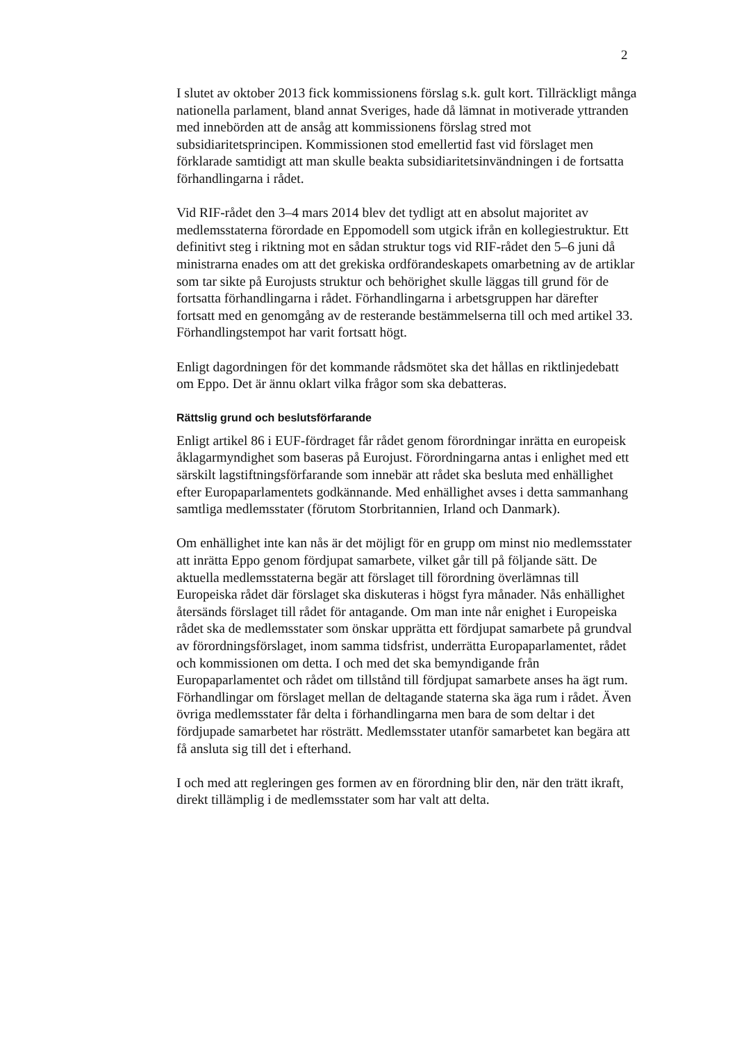2
I slutet av oktober 2013 fick kommissionens förslag s.k. gult kort. Tillräckligt många nationella parlament, bland annat Sveriges, hade då lämnat in motiverade yttranden med innebörden att de ansåg att kommissionens förslag stred mot subsidiaritetsprincipen. Kommissionen stod emellertid fast vid förslaget men förklarade samtidigt att man skulle beakta subsidiaritetsinvändningen i de fortsatta förhandlingarna i rådet.
Vid RIF-rådet den 3–4 mars 2014 blev det tydligt att en absolut majoritet av medlemsstaterna förordade en Eppomodell som utgick ifrån en kollegiestruktur. Ett definitivt steg i riktning mot en sådan struktur togs vid RIF-rådet den 5–6 juni då ministrarna enades om att det grekiska ordförandeskapets omarbetning av de artiklar som tar sikte på Eurojusts struktur och behörighet skulle läggas till grund för de fortsatta förhandlingarna i rådet. Förhandlingarna i arbetsgruppen har därefter fortsatt med en genomgång av de resterande bestämmelserna till och med artikel 33. Förhandlingstempot har varit fortsatt högt.
Enligt dagordningen för det kommande rådsmötet ska det hållas en riktlinjedebatt om Eppo. Det är ännu oklart vilka frågor som ska debatteras.
Rättslig grund och beslutsförfarande
Enligt artikel 86 i EUF-fördraget får rådet genom förordningar inrätta en europeisk åklagarmyndighet som baseras på Eurojust. Förordningarna antas i enlighet med ett särskilt lagstiftningsförfarande som innebär att rådet ska besluta med enhällighet efter Europaparlamentets godkännande. Med enhällighet avses i detta sammanhang samtliga medlemsstater (förutom Storbritannien, Irland och Danmark).
Om enhällighet inte kan nås är det möjligt för en grupp om minst nio medlemsstater att inrätta Eppo genom fördjupat samarbete, vilket går till på följande sätt. De aktuella medlemsstaterna begär att förslaget till förordning överlämnas till Europeiska rådet där förslaget ska diskuteras i högst fyra månader. Nås enhällighet återsänds förslaget till rådet för antagande. Om man inte når enighet i Europeiska rådet ska de medlemsstater som önskar upprätta ett fördjupat samarbete på grundval av förordningsförslaget, inom samma tidsfrist, underrätta Europaparlamentet, rådet och kommissionen om detta. I och med det ska bemyndigande från Europaparlamentet och rådet om tillstånd till fördjupat samarbete anses ha ägt rum. Förhandlingar om förslaget mellan de deltagande staterna ska äga rum i rådet. Även övriga medlemsstater får delta i förhandlingarna men bara de som deltar i det fördjupade samarbetet har rösträtt. Medlemsstater utanför samarbetet kan begära att få ansluta sig till det i efterhand.
I och med att regleringen ges formen av en förordning blir den, när den trätt ikraft, direkt tillämplig i de medlemsstater som har valt att delta.